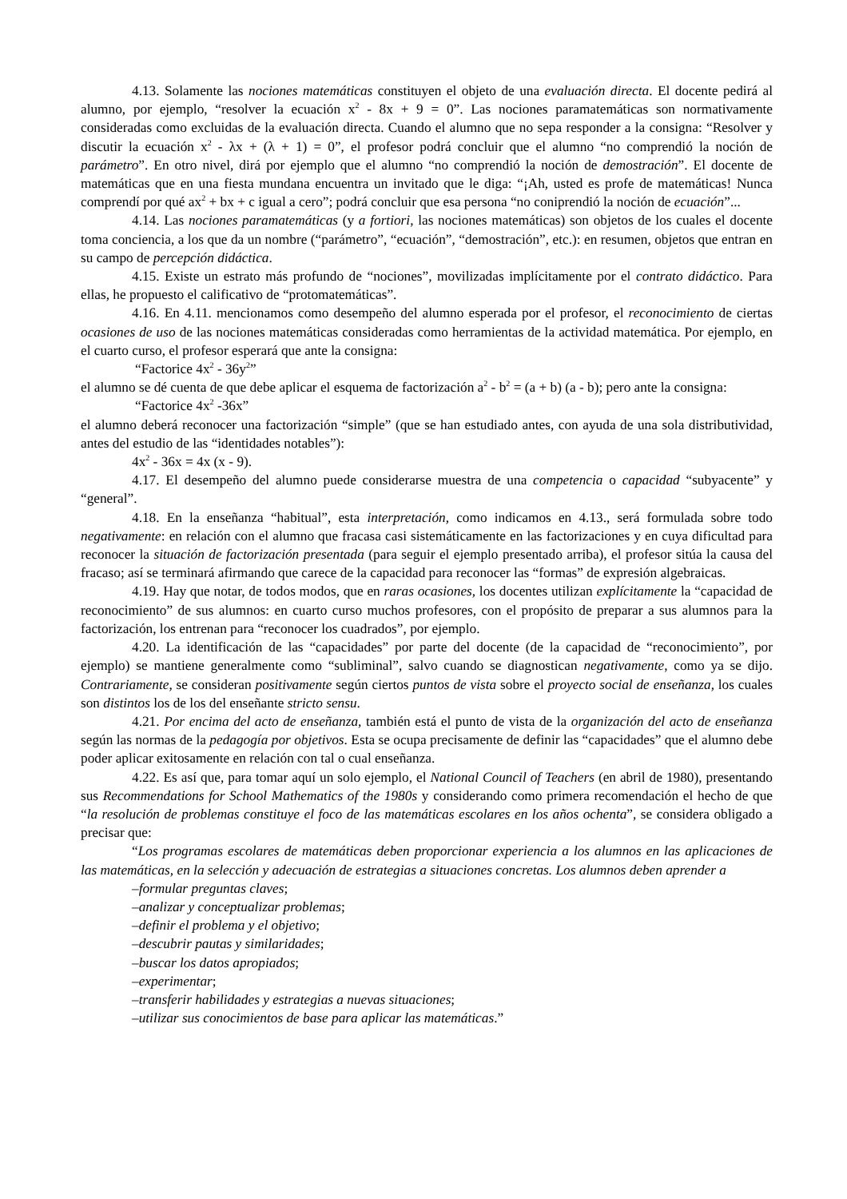4.13. Solamente las nociones matemáticas constituyen el objeto de una evaluación directa. El docente pedirá al alumno, por ejemplo, “resolver la ecuación x<sup>2</sup> - 8x + 9 = 0”. Las nociones paramatemáticas son normativamente consideradas como excluidas de la evaluación directa. Cuando el alumno que no sepa responder a la consigna: “Resolver y discutir la ecuación x<sup>2</sup> - λx + (λ + 1) = 0”, el profesor podrá concluir que el alumno “no comprendió la noción de parámetro”. En otro nivel, dirá por ejemplo que el alumno “no comprendió la noción de demostración”. El docente de matemáticas que en una fiesta mundana encuentra un invitado que le diga: “¡Ah, usted es profe de matemáticas! Nunca comprendí por qué ax<sup>2</sup> + bx + c igual a cero”; podrá concluir que esa persona “no coniprendió la noción de ecuación”...
4.14. Las nociones paramatemáticas (y a fortiori, las nociones matemáticas) son objetos de los cuales el docente toma conciencia, a los que da un nombre (“parámetro”, “ecuación”, “demostración”, etc.): en resumen, objetos que entran en su campo de percepción didáctica.
4.15. Existe un estrato más profundo de “nociones”, movilizadas implícitamente por el contrato didáctico. Para ellas, he propuesto el calificativo de “protomatemáticas”.
4.16. En 4.11. mencionamos como desempeño del alumno esperada por el profesor, el reconocimiento de ciertas ocasiones de uso de las nociones matemáticas consideradas como herramientas de la actividad matemática. Por ejemplo, en el cuarto curso, el profesor esperará que ante la consigna:
“Factorice 4x<sup>2</sup> - 36y<sup>2</sup>”
el alumno se dé cuenta de que debe aplicar el esquema de factorización a<sup>2</sup> - b<sup>2</sup> = (a + b) (a - b); pero ante la consigna:
“Factorice 4x<sup>2</sup> -36x”
el alumno deberá reconocer una factorización “simple” (que se han estudiado antes, con ayuda de una sola distributividad, antes del estudio de las “identidades notables”):
4x<sup>2</sup> - 36x = 4x (x - 9).
4.17. El desempeño del alumno puede considerarse muestra de una competencia o capacidad “subyacente” y “general”.
4.18. En la enseñanza “habitual”, esta interpretación, como indicamos en 4.13., será formulada sobre todo negativamente: en relación con el alumno que fracasa casi sistemáticamente en las factorizaciones y en cuya dificultad para reconocer la situación de factorización presentada (para seguir el ejemplo presentado arriba), el profesor sitúa la causa del fracaso; así se terminará afirmando que carece de la capacidad para reconocer las “formas” de expresión algebraicas.
4.19. Hay que notar, de todos modos, que en raras ocasiones, los docentes utilizan explícitamente la “capacidad de reconocimiento” de sus alumnos: en cuarto curso muchos profesores, con el propósito de preparar a sus alumnos para la factorización, los entrenan para “reconocer los cuadrados”, por ejemplo.
4.20. La identificación de las “capacidades” por parte del docente (de la capacidad de “reconocimiento”, por ejemplo) se mantiene generalmente como “subliminal”, salvo cuando se diagnostican negativamente, como ya se dijo. Contrariamente, se consideran positivamente según ciertos puntos de vista sobre el proyecto social de enseñanza, los cuales son distintos los de los del enseñante stricto sensu.
4.21. Por encima del acto de enseñanza, también está el punto de vista de la organización del acto de enseñanza según las normas de la pedagogía por objetivos. Esta se ocupa precisamente de definir las “capacidades” que el alumno debe poder aplicar exitosamente en relación con tal o cual enseñanza.
4.22. Es así que, para tomar aquí un solo ejemplo, el National Council of Teachers (en abril de 1980), presentando sus Recommendations for School Mathematics of the 1980s y considerando como primera recomendación el hecho de que “la resolución de problemas constituye el foco de las matemáticas escolares en los años ochenta”, se considera obligado a precisar que:
“Los programas escolares de matemáticas deben proporcionar experiencia a los alumnos en las aplicaciones de las matemáticas, en la selección y adecuación de estrategias a situaciones concretas. Los alumnos deben aprender a
–formular preguntas claves;
–analizar y conceptualizar problemas;
–definir el problema y el objetivo;
–descubrir pautas y similaridades;
–buscar los datos apropiados;
–experimentar;
–transferir habilidades y estrategias a nuevas situaciones;
–utilizar sus conocimientos de base para aplicar las matemáticas.”